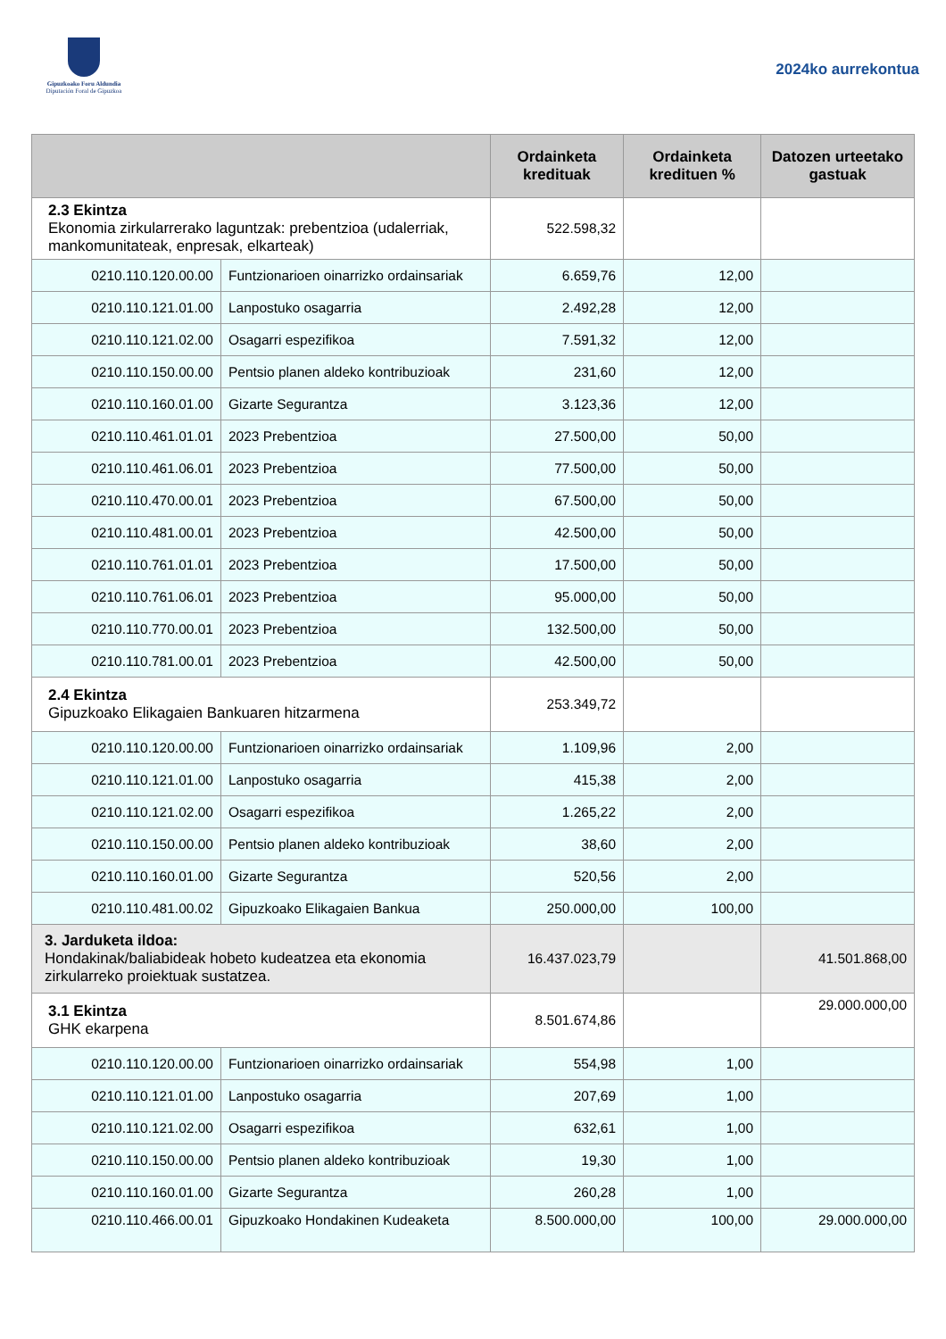Gipuzkoako Foru Aldundia
Diputación Foral de Gipuzkoa
2024ko aurrekontua
| | | Ordainketa kredituak | Ordainketa kredituen % | Datozen urteetako gastuak |
| --- | --- | --- | --- | --- |
| 2.3 Ekintza Ekonomia zirkularrerako laguntzak: prebentzioa (udalerriak, mankomunitateak, enpresak, elkarteak) | | 522.598,32 | | |
| 0210.110.120.00.00 | Funtzionarioen oinarrizko ordainsariak | 6.659,76 | 12,00 | |
| 0210.110.121.01.00 | Lanpostuko osagarria | 2.492,28 | 12,00 | |
| 0210.110.121.02.00 | Osagarri espezifikoa | 7.591,32 | 12,00 | |
| 0210.110.150.00.00 | Pentsio planen aldeko kontribuzioak | 231,60 | 12,00 | |
| 0210.110.160.01.00 | Gizarte Segurantza | 3.123,36 | 12,00 | |
| 0210.110.461.01.01 | 2023 Prebentzioa | 27.500,00 | 50,00 | |
| 0210.110.461.06.01 | 2023 Prebentzioa | 77.500,00 | 50,00 | |
| 0210.110.470.00.01 | 2023 Prebentzioa | 67.500,00 | 50,00 | |
| 0210.110.481.00.01 | 2023 Prebentzioa | 42.500,00 | 50,00 | |
| 0210.110.761.01.01 | 2023 Prebentzioa | 17.500,00 | 50,00 | |
| 0210.110.761.06.01 | 2023 Prebentzioa | 95.000,00 | 50,00 | |
| 0210.110.770.00.01 | 2023 Prebentzioa | 132.500,00 | 50,00 | |
| 0210.110.781.00.01 | 2023 Prebentzioa | 42.500,00 | 50,00 | |
| 2.4 Ekintza Gipuzkoako Elikagaien Bankuaren hitzarmena | | 253.349,72 | | |
| 0210.110.120.00.00 | Funtzionarioen oinarrizko ordainsariak | 1.109,96 | 2,00 | |
| 0210.110.121.01.00 | Lanpostuko osagarria | 415,38 | 2,00 | |
| 0210.110.121.02.00 | Osagarri espezifikoa | 1.265,22 | 2,00 | |
| 0210.110.150.00.00 | Pentsio planen aldeko kontribuzioak | 38,60 | 2,00 | |
| 0210.110.160.01.00 | Gizarte Segurantza | 520,56 | 2,00 | |
| 0210.110.481.00.02 | Gipuzkoako Elikagaien Bankua | 250.000,00 | 100,00 | |
| 3. Jarduketa ildoa: Hondakinak/baliabideak hobeto kudeatzea eta ekonomia zirkularreko proiektuak sustatzea. | | 16.437.023,79 | | 41.501.868,00 |
| 3.1 Ekintza GHK ekarpena | | 8.501.674,86 | | 29.000.000,00 |
| 0210.110.120.00.00 | Funtzionarioen oinarrizko ordainsariak | 554,98 | 1,00 | |
| 0210.110.121.01.00 | Lanpostuko osagarria | 207,69 | 1,00 | |
| 0210.110.121.02.00 | Osagarri espezifikoa | 632,61 | 1,00 | |
| 0210.110.150.00.00 | Pentsio planen aldeko kontribuzioak | 19,30 | 1,00 | |
| 0210.110.160.01.00 | Gizarte Segurantza | 260,28 | 1,00 | |
| 0210.110.466.00.01 | Gipuzkoako Hondakinen Kudeaketa | 8.500.000,00 | 100,00 | 29.000.000,00 |